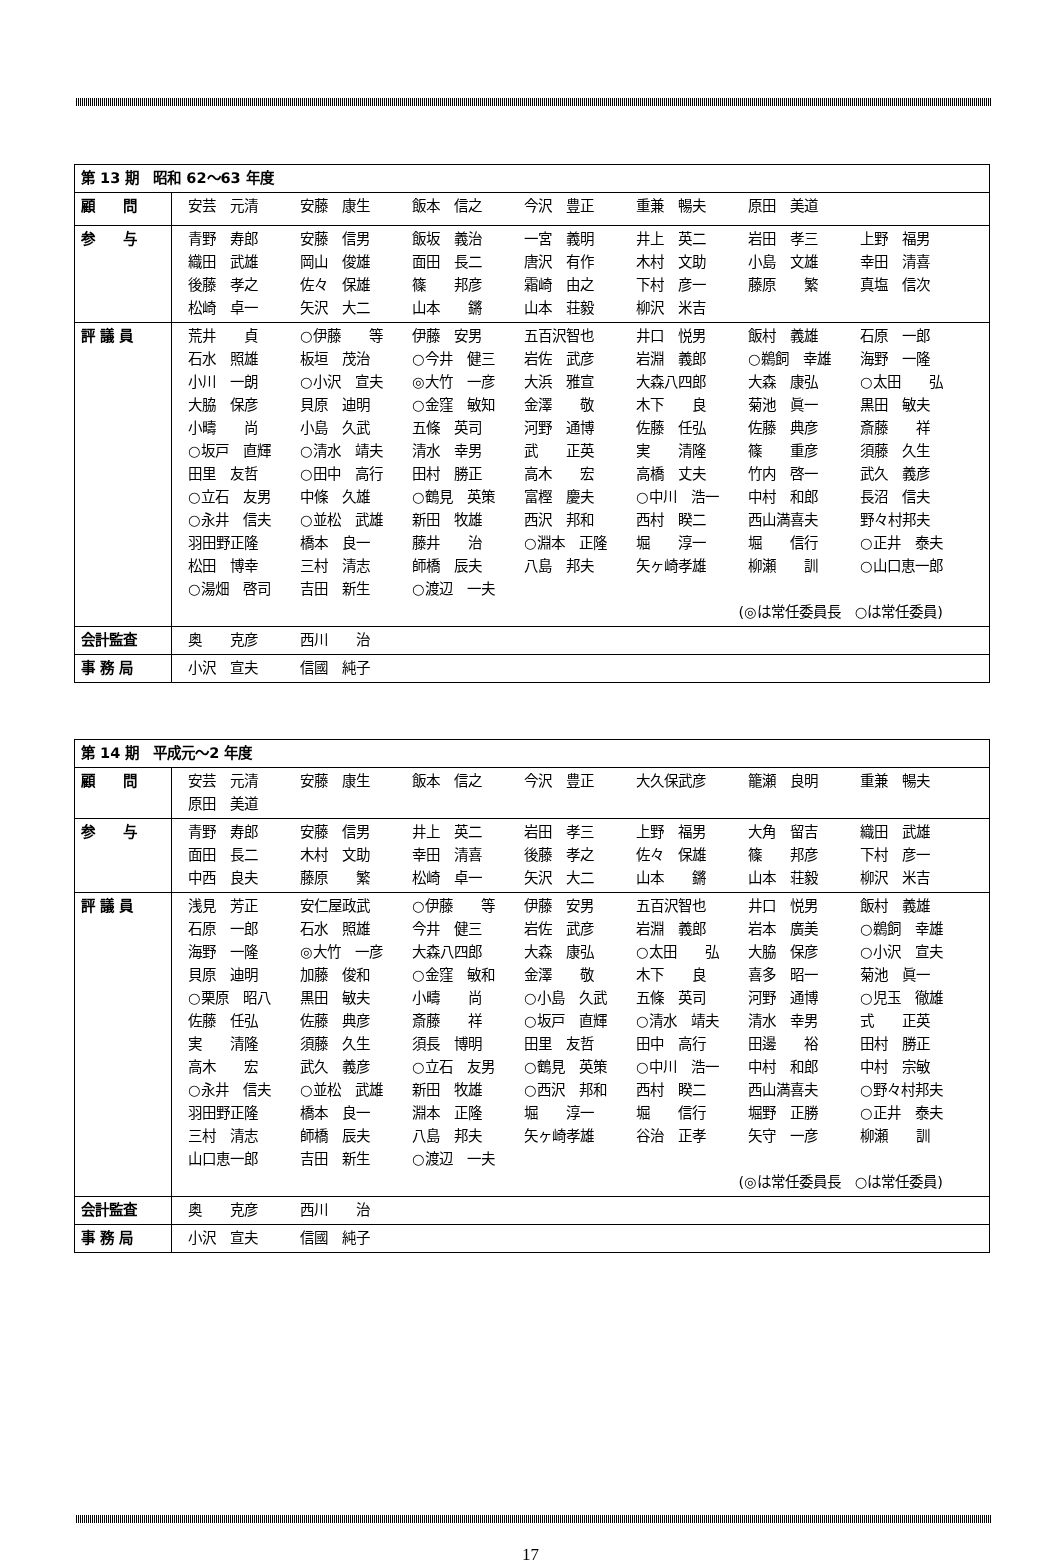| 第 13 期 昭和 62～63 年度 | |
| 顧 問 | 安芸 元清 安藤 康生 飯本 信之 今沢 豊正 重兼 暢夫 原田 美道 |
| 参 与 | 青野 寿郎 安藤 信男 飯坂 義治 一宮 義明 井上 英二 岩田 孝三 上野 福男 織田 武雄 岡山 俊雄 面田 長二 唐沢 有作 木村 文助 小島 文雄 幸田 清喜 後藤 孝之 佐々 保雄 篠 邦彦 霜崎 由之 下村 彦一 藤原 繁 真塩 信次 松崎 卓一 矢沢 大二 山本 鏘 山本 荘毅 柳沢 米吉 |
| 評 議 員 | 荒井 貞 ○伊藤 等 伊藤 安男 五百沢智也 井口 悦男 飯村 義雄 石原 一郎 石水 照雄 板垣 茂治 ○今井 健三 岩佐 武彦 岩淵 義郎 ○鵜飼 幸雄 海野 一隆 小川 一朗 ○小沢 宣夫 ◎大竹 一彦 大浜 雅宣 大森八四郎 大森 康弘 ○太田 弘 大脇 保彦 貝原 迪明 ○金窪 敏知 金澤 敬 木下 良 菊池 眞一 黒田 敏夫 小疇 尚 小島 久武 五條 英司 河野 通博 佐藤 任弘 佐藤 典彦 斎藤 祥 ○坂戸 直輝 ○清水 靖夫 清水 幸男 武 正英 実 清隆 篠 重彦 須藤 久生 田里 友哲 ○田中 高行 田村 勝正 高木 宏 高橋 丈夫 竹内 啓一 武久 義彦 ○立石 友男 中條 久雄 ○鶴見 英策 富樫 慶夫 ○中川 浩一 中村 和郎 長沼 信夫 ○永井 信夫 ○並松 武雄 新田 牧雄 西沢 邦和 西村 睽二 西山満喜夫 野々村邦夫 羽田野正隆 橋本 良一 藤井 治 ○淵本 正隆 堀 淳一 堀 信行 ○正井 泰夫 松田 博幸 三村 清志 師橋 辰夫 八島 邦夫 矢ヶ崎孝雄 柳瀬 訓 ○山口恵一郎 ○湯畑 啓司 吉田 新生 ○渡辺 一夫 (◎は常任委員長 ○は常任委員) |
| 会計監査 | 奥 克彦 西川 治 |
| 事 務 局 | 小沢 宣夫 信國 純子 |
| 第 14 期 平成元～2 年度 | |
| 顧 問 | 安芸 元清 安藤 康生 飯本 信之 今沢 豊正 大久保武彦 籠瀬 良明 重兼 暢夫 原田 美道 |
| 参 与 | 青野 寿郎 安藤 信男 井上 英二 岩田 孝三 上野 福男 大角 留吉 織田 武雄 面田 長二 木村 文助 幸田 清喜 後藤 孝之 佐々 保雄 篠 邦彦 下村 彦一 中西 良夫 藤原 繁 松崎 卓一 矢沢 大二 山本 鏘 山本 荘毅 柳沢 米吉 |
| 評 議 員 | 浅見 芳正 安仁屋政武 ○伊藤 等 伊藤 安男 五百沢智也 井口 悦男 飯村 義雄 石原 一郎 石水 照雄 今井 健三 岩佐 武彦 岩淵 義郎 岩本 廣美 ○鵜飼 幸雄 海野 一隆 ◎大竹 一彦 大森八四郎 大森 康弘 ○太田 弘 大脇 保彦 ○小沢 宣夫 貝原 迪明 加藤 俊和 ○金窪 敏和 金澤 敬 木下 良 喜多 昭一 菊池 眞一 ○栗原 昭八 黒田 敏夫 小疇 尚 ○小島 久武 五條 英司 河野 通博 ○児玉 徹雄 佐藤 任弘 佐藤 典彦 斎藤 祥 ○坂戸 直輝 ○清水 靖夫 清水 幸男 式 正英 実 清隆 須藤 久生 須長 博明 田里 友哲 田中 高行 田邊 裕 田村 勝正 高木 宏 武久 義彦 ○立石 友男 ○鶴見 英策 ○中川 浩一 中村 和郎 中村 宗敏 ○永井 信夫 ○並松 武雄 新田 牧雄 ○西沢 邦和 西村 睽二 西山満喜夫 ○野々村邦夫 羽田野正隆 橋本 良一 淵本 正隆 堀 淳一 堀 信行 堀野 正勝 ○正井 泰夫 三村 清志 師橋 辰夫 八島 邦夫 矢ヶ崎孝雄 谷治 正孝 矢守 一彦 柳瀬 訓 山口恵一郎 吉田 新生 ○渡辺 一夫 (◎は常任委員長 ○は常任委員) |
| 会計監査 | 奥 克彦 西川 治 |
| 事 務 局 | 小沢 宣夫 信國 純子 |
17